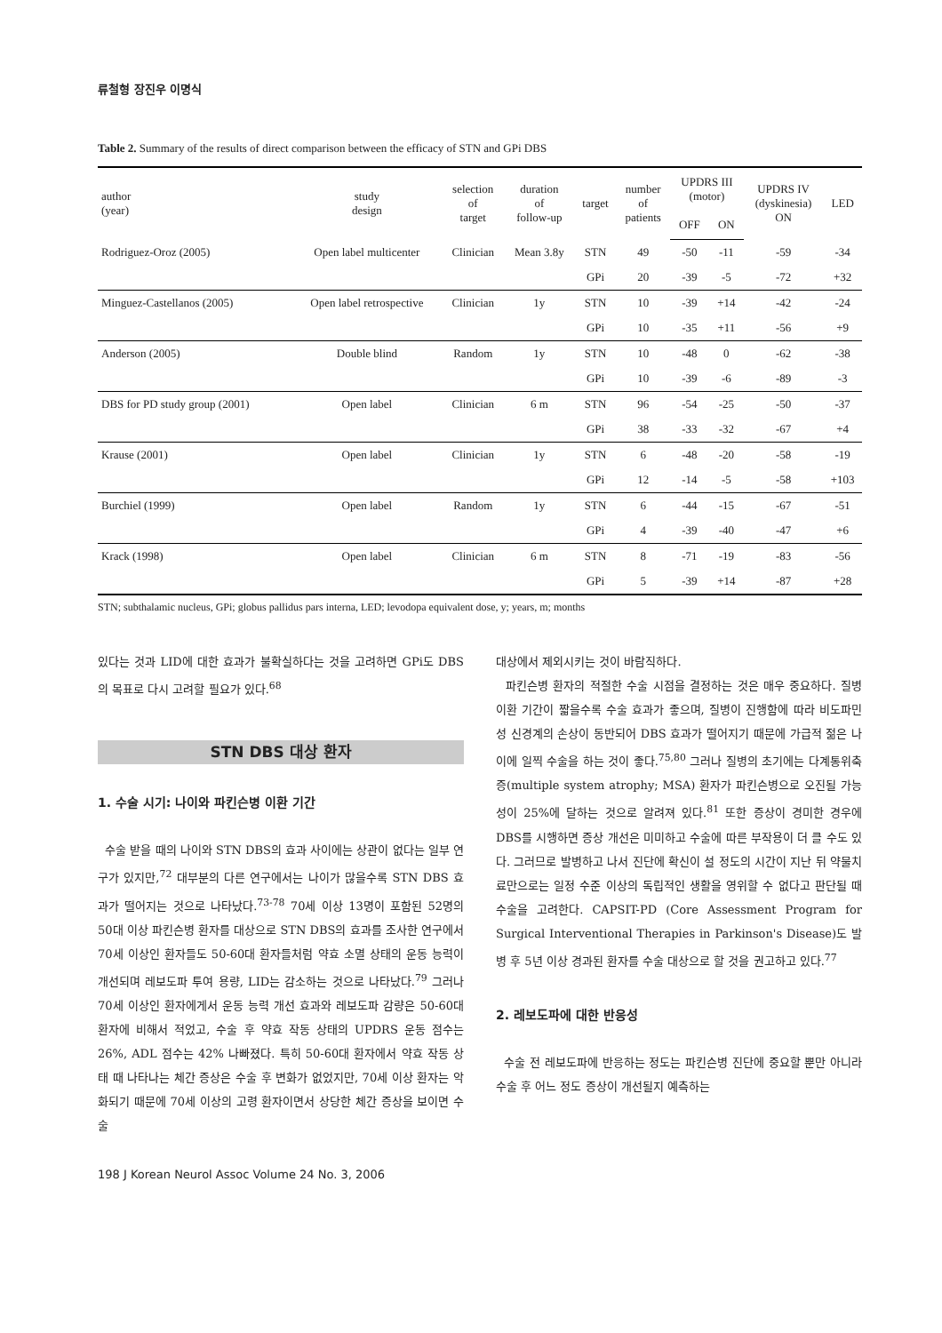류철형 장진우 이명식
Table 2. Summary of the results of direct comparison between the efficacy of STN and GPi DBS
| author (year) | study design | selection of target | duration of follow-up | target | number of patients | UPDRS III (motor) | | UPDRS IV (dyskinesia) ON | LED |
| --- | --- | --- | --- | --- | --- | --- | --- | --- | --- |
| | | | | | | OFF | ON | | |
| Rodriguez-Oroz (2005) | Open label multicenter | Clinician | Mean 3.8y | STN | 49 | -50 | -11 | -59 | -34 |
| | | | | GPi | 20 | -39 | -5 | -72 | +32 |
| Minguez-Castellanos (2005) | Open label retrospective | Clinician | 1y | STN | 10 | -39 | +14 | -42 | -24 |
| | | | | GPi | 10 | -35 | +11 | -56 | +9 |
| Anderson (2005) | Double blind | Random | 1y | STN | 10 | -48 | 0 | -62 | -38 |
| | | | | GPi | 10 | -39 | -6 | -89 | -3 |
| DBS for PD study group (2001) | Open label | Clinician | 6 m | STN | 96 | -54 | -25 | -50 | -37 |
| | | | | GPi | 38 | -33 | -32 | -67 | +4 |
| Krause (2001) | Open label | Clinician | 1y | STN | 6 | -48 | -20 | -58 | -19 |
| | | | | GPi | 12 | -14 | -5 | -58 | +103 |
| Burchiel (1999) | Open label | Random | 1y | STN | 6 | -44 | -15 | -67 | -51 |
| | | | | GPi | 4 | -39 | -40 | -47 | +6 |
| Krack (1998) | Open label | Clinician | 6 m | STN | 8 | -71 | -19 | -83 | -56 |
| | | | | GPi | 5 | -39 | +14 | -87 | +28 |
STN; subthalamic nucleus, GPi; globus pallidus pars interna, LED; levodopa equivalent dose, y; years, m; months
있다는 것과 LID에 대한 효과가 불확실하다는 것을 고려하면 GPi도 DBS의 목표로 다시 고려할 필요가 있다.<sup>68</sup>
STN DBS 대상 환자
1. 수술 시기: 나이와 파킨슨병 이환 기간
수술 받을 때의 나이와 STN DBS의 효과 사이에는 상관이 없다는 일부 연구가 있지만,<sup>72</sup> 대부분의 다른 연구에서는 나이가 많을수록 STN DBS 효과가 떨어지는 것으로 나타났다.<sup>73-78</sup> 70세 이상 13명이 포함된 52명의 50대 이상 파킨슨병 환자를 대상으로 STN DBS의 효과를 조사한 연구에서 70세 이상인 환자들도 50-60대 환자들처럼 약효 소멸 상태의 운동 능력이 개선되며 레보도파 투여 용량, LID는 감소하는 것으로 나타났다.<sup>79</sup> 그러나 70세 이상인 환자에게서 운동 능력 개선 효과와 레보도파 감량은 50-60대 환자에 비해서 적었고, 수술 후 약효 작동 상태의 UPDRS 운동 점수는 26%, ADL 점수는 42% 나빠졌다. 특히 50-60대 환자에서 약효 작동 상태 때 나타나는 체간 증상은 수술 후 변화가 없었지만, 70세 이상 환자는 악화되기 때문에 70세 이상의 고령 환자이면서 상당한 체간 증상을 보이면 수술
대상에서 제외시키는 것이 바람직하다.
파킨슨병 환자의 적절한 수술 시점을 결정하는 것은 매우 중요하다. 질병 이환 기간이 짧을수록 수술 효과가 좋으며, 질병이 진행함에 따라 비도파민성 신경계의 손상이 동반되어 DBS 효과가 떨어지기 때문에 가급적 젊은 나이에 일찍 수술을 하는 것이 좋다.<sup>75,80</sup> 그러나 질병의 초기에는 다계통위축증(multiple system atrophy; MSA) 환자가 파킨슨병으로 오진될 가능성이 25%에 달하는 것으로 알려져 있다.<sup>81</sup> 또한 증상이 경미한 경우에 DBS를 시행하면 증상 개선은 미미하고 수술에 따른 부작용이 더 클 수도 있다. 그러므로 발병하고 나서 진단에 확신이 설 정도의 시간이 지난 뒤 약물치료만으로는 일정 수준 이상의 독립적인 생활을 영위할 수 없다고 판단될 때 수술을 고려한다. CAPSIT-PD (Core Assessment Program for Surgical Interventional Therapies in Parkinson's Disease)도 발병 후 5년 이상 경과된 환자를 수술 대상으로 할 것을 권고하고 있다.<sup>77</sup>
2. 레보도파에 대한 반응성
수술 전 레보도파에 반응하는 정도는 파킨슨병 진단에 중요할 뿐만 아니라 수술 후 어느 정도 증상이 개선될지 예측하는
198 J Korean Neurol Assoc Volume 24 No. 3, 2006